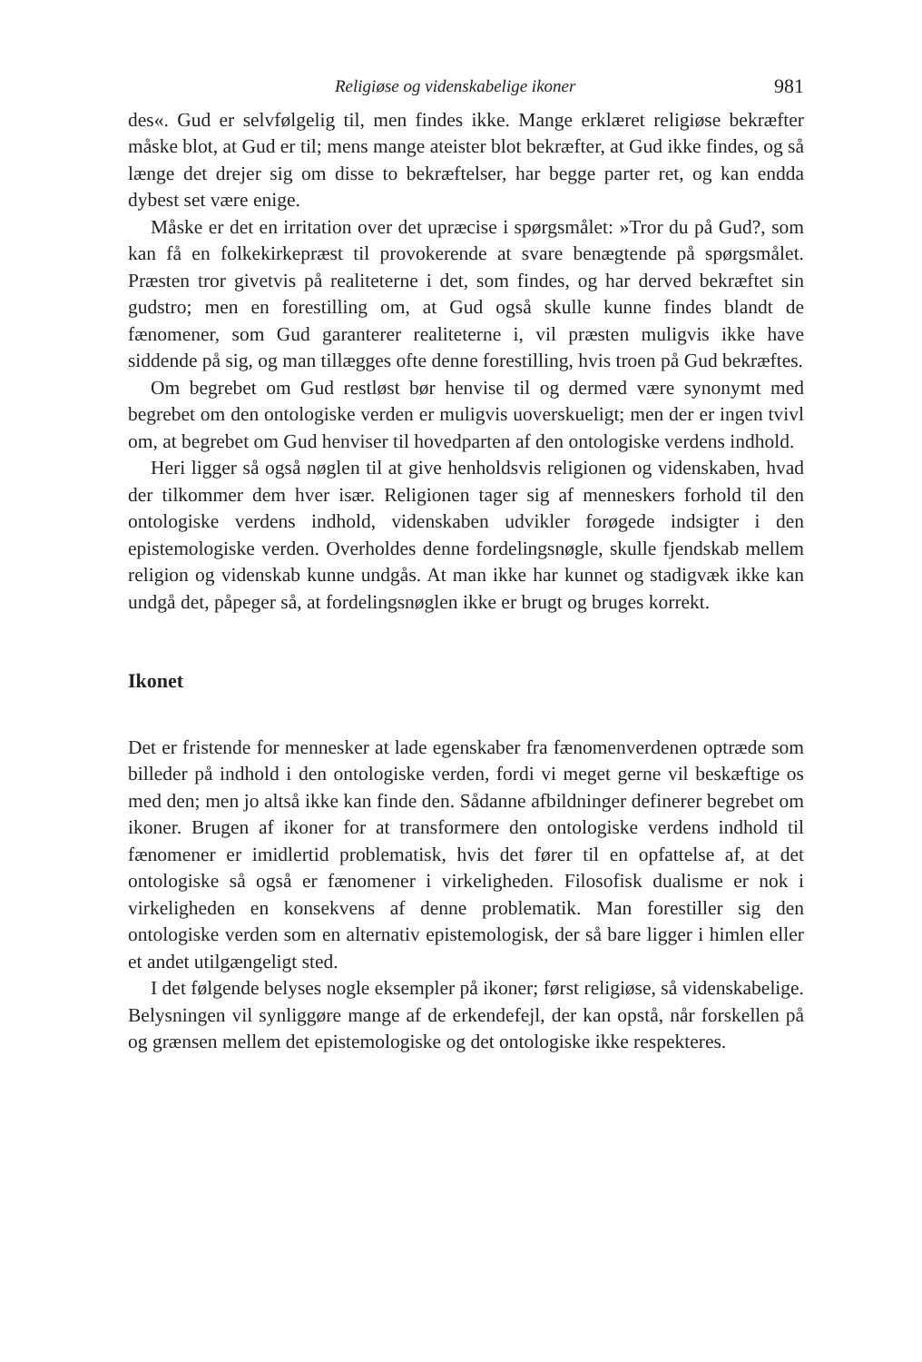Religiøse og videnskabelige ikoner 981
des«. Gud er selvfølgelig til, men findes ikke. Mange erklæret religiøse bekræfter måske blot, at Gud er til; mens mange ateister blot bekræfter, at Gud ikke findes, og så længe det drejer sig om disse to bekræftelser, har begge parter ret, og kan endda dybest set være enige.
Måske er det en irritation over det upræcise i spørgsmålet: »Tror du på Gud?, som kan få en folkekirkepræst til provokerende at svare benægtende på spørgsmålet. Præsten tror givetvis på realiteterne i det, som findes, og har derved bekræftet sin gudstro; men en forestilling om, at Gud også skulle kunne findes blandt de fænomener, som Gud garanterer realiteterne i, vil præsten muligvis ikke have siddende på sig, og man tillægges ofte denne forestilling, hvis troen på Gud bekræftes.
Om begrebet om Gud restløst bør henvise til og dermed være synonymt med begrebet om den ontologiske verden er muligvis uoverskueligt; men der er ingen tvivl om, at begrebet om Gud henviser til hovedparten af den ontologiske verdens indhold.
Heri ligger så også nøglen til at give henholdsvis religionen og videnskaben, hvad der tilkommer dem hver især. Religionen tager sig af menneskers forhold til den ontologiske verdens indhold, videnskaben udvikler forøgede indsigter i den epistemologiske verden. Overholdes denne fordelingsnøgle, skulle fjendskab mellem religion og videnskab kunne undgås. At man ikke har kunnet og stadigvæk ikke kan undgå det, påpeger så, at fordelingsnøglen ikke er brugt og bruges korrekt.
Ikonet
Det er fristende for mennesker at lade egenskaber fra fænomenverdenen optræde som billeder på indhold i den ontologiske verden, fordi vi meget gerne vil beskæftige os med den; men jo altså ikke kan finde den. Sådanne afbildninger definerer begrebet om ikoner. Brugen af ikoner for at transformere den ontologiske verdens indhold til fænomener er imidlertid problematisk, hvis det fører til en opfattelse af, at det ontologiske så også er fænomener i virkeligheden. Filosofisk dualisme er nok i virkeligheden en konsekvens af denne problematik. Man forestiller sig den ontologiske verden som en alternativ epistemologisk, der så bare ligger i himlen eller et andet utilgængeligt sted.
I det følgende belyses nogle eksempler på ikoner; først religiøse, så videnskabelige. Belysningen vil synliggøre mange af de erkendefejl, der kan opstå, når forskellen på og grænsen mellem det epistemologiske og det ontologiske ikke respekteres.